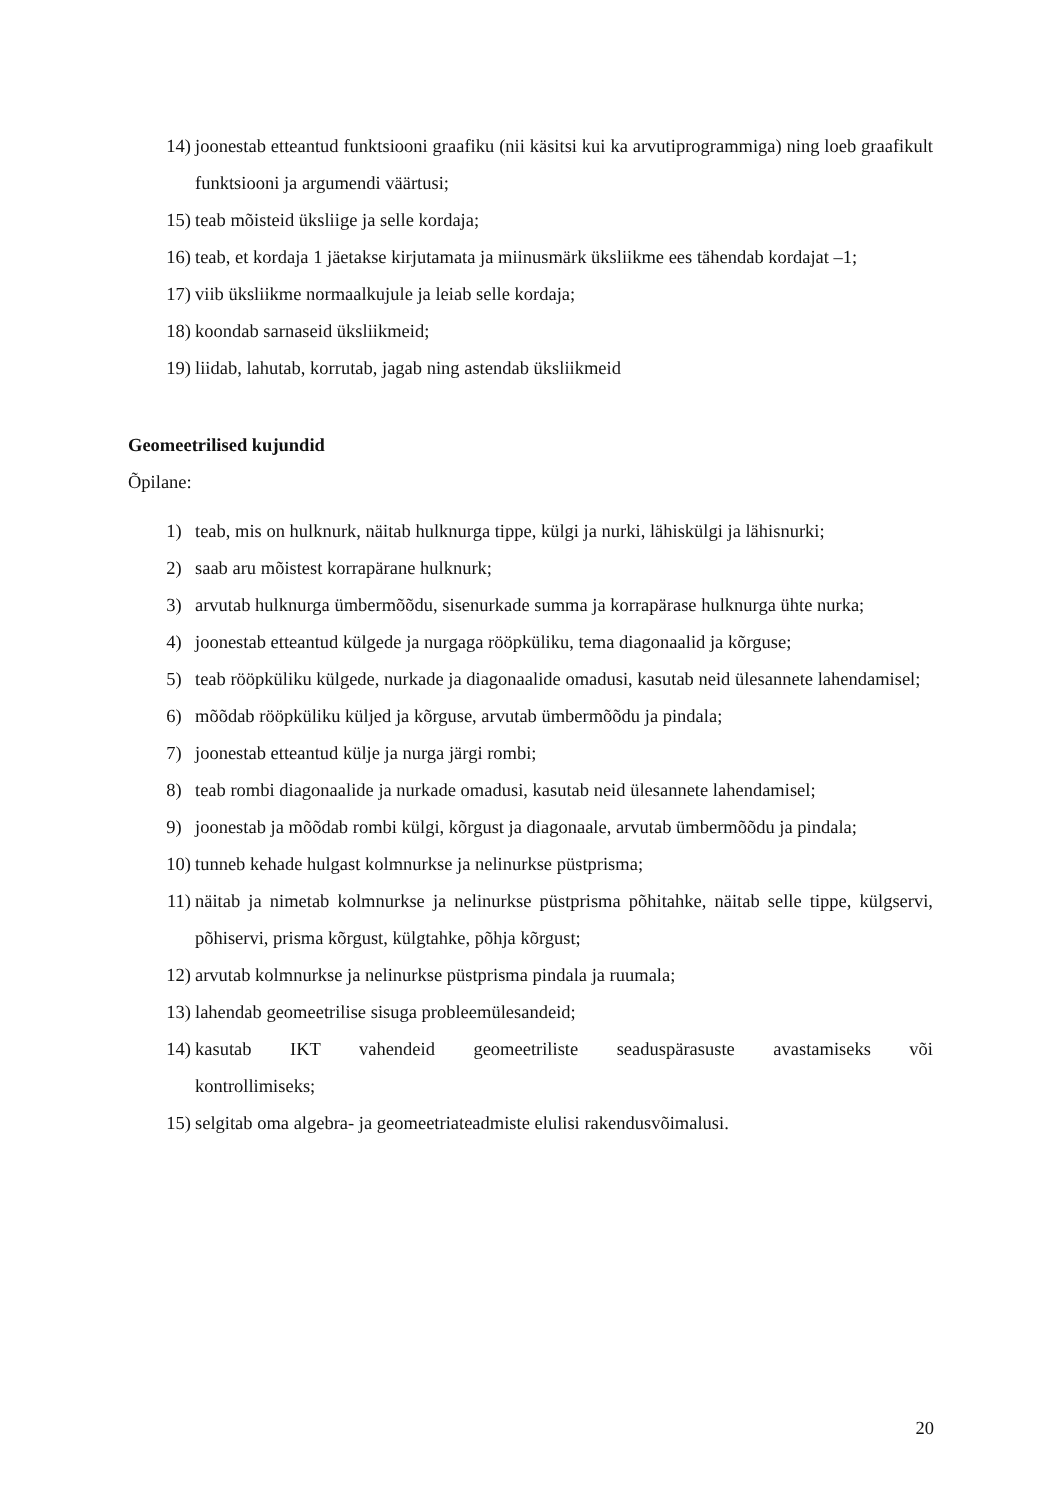14) joonestab etteantud funktsiooni graafiku (nii käsitsi kui ka arvutiprogrammiga) ning loeb graafikult funktsiooni ja argumendi väärtusi;
15) teab mõisteid üksliige ja selle kordaja;
16) teab, et kordaja 1 jäetakse kirjutamata ja miinusmärk üksliikme ees tähendab kordajat –1;
17) viib üksliikme normaalkujule ja leiab selle kordaja;
18) koondab sarnaseid üksliikmeid;
19) liidab, lahutab, korrutab, jagab ning astendab üksliikmeid
Geomeetrilised kujundid
Õpilane:
1) teab, mis on hulknurk, näitab hulknurga tippe, külgi ja nurki, lähiskülgi ja lähisnurki;
2) saab aru mõistest korrapärane hulknurk;
3) arvutab hulknurga ümbermõõdu, sisenurkade summa ja korrapärase hulknurga ühte nurka;
4) joonestab etteantud külgede ja nurgaga rööpküliku, tema diagonaalid ja kõrguse;
5) teab rööpküliku külgede, nurkade ja diagonaalide omadusi, kasutab neid ülesannete lahendamisel;
6) mõõdab rööpküliku küljed ja kõrguse, arvutab ümbermõõdu ja pindala;
7) joonestab etteantud külje ja nurga järgi rombi;
8) teab rombi diagonaalide ja nurkade omadusi, kasutab neid ülesannete lahendamisel;
9) joonestab ja mõõdab rombi külgi, kõrgust ja diagonaale, arvutab ümbermõõdu ja pindala;
10) tunneb kehade hulgast kolmnurkse ja nelinurkse püstprisma;
11) näitab ja nimetab kolmnurkse ja nelinurkse püstprisma põhitahke, näitab selle tippe, külgservi, põhiservi, prisma kõrgust, külgtahke, põhja kõrgust;
12) arvutab kolmnurkse ja nelinurkse püstprisma pindala ja ruumala;
13) lahendab geomeetrilise sisuga probleemülesandeid;
14) kasutab IKT vahendeid geomeetriliste seaduspärasuste avastamiseks või kontrollimiseks;
15) selgitab oma algebra- ja geomeetriateadmiste elulisi rakendusvõimalusi.
20